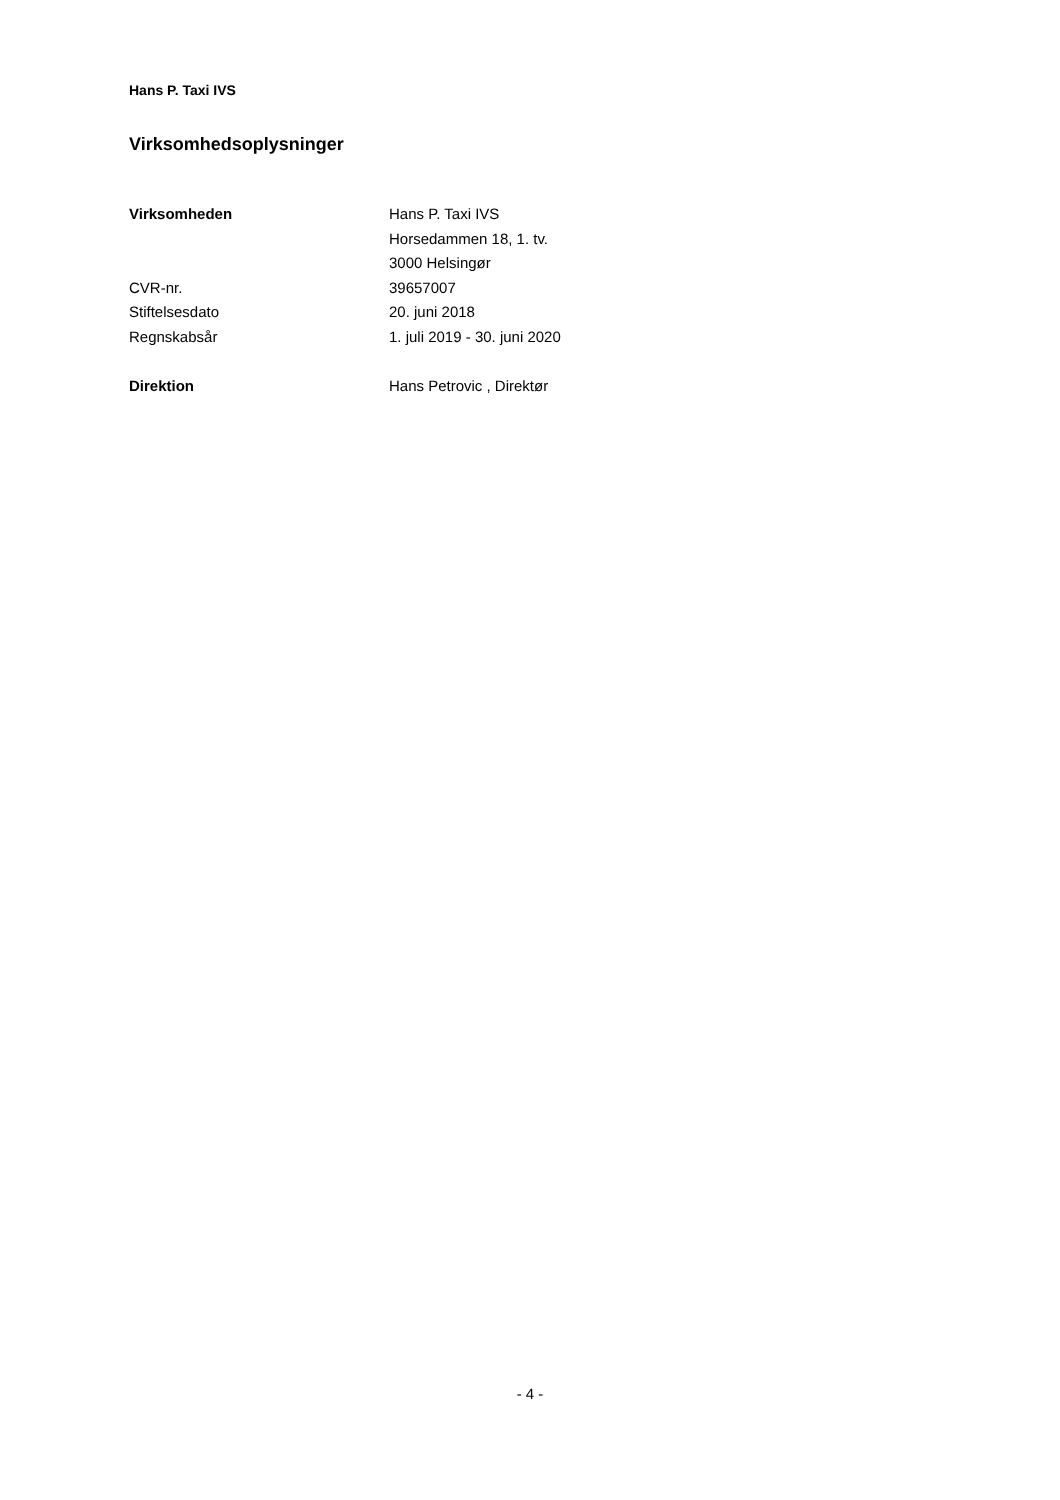Hans P. Taxi IVS
Virksomhedsoplysninger
| Virksomheden | Hans P. Taxi IVS |
| | Horsedammen 18, 1. tv. |
| | 3000 Helsingør |
| CVR-nr. | 39657007 |
| Stiftelsesdato | 20. juni 2018 |
| Regnskabsår | 1. juli 2019 - 30. juni 2020 |
| Direktion | Hans Petrovic , Direktør |
- 4 -